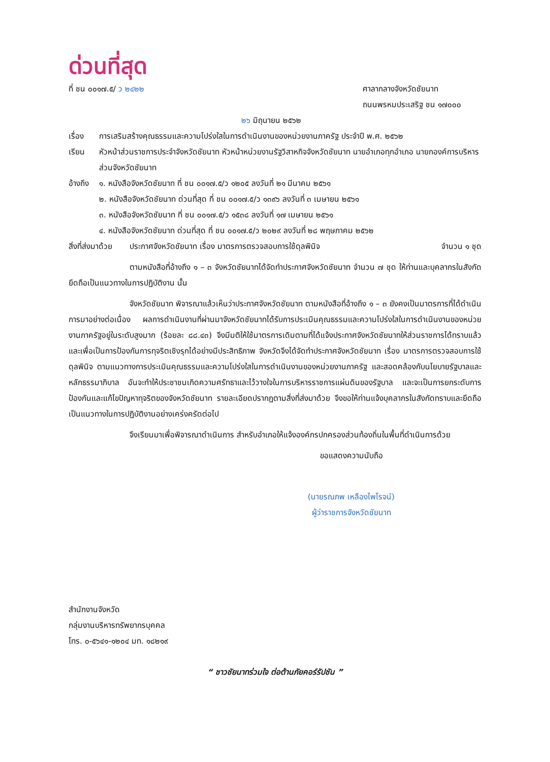ด่วนที่สุด
ที่ ชน ๐๐๑๗.๕/ ว ๒๔๒๒ ศาลากลางจังหวัดชัยนาท
ถนนพรหมประเสริฐ ชน ๑๗๐๐๐
๒๖ มิถุนายน ๒๕๖๒
เรื่อง การเสริมสร้างคุณธรรมและความโปร่งใสในการดำเนินงานของหน่วยงานภาครัฐ ประจำปี พ.ศ. ๒๕๖๒
เรียน หัวหน้าส่วนราชการประจำจังหวัดชัยนาท หัวหน้าหน่วยงานรัฐวิสาหกิจจังหวัดชัยนาท นายอำเภอทุกอำเภอ นายกองค์การบริหารส่วนจังหวัดชัยนาท
อ้างถึง
๑. หนังสือจังหวัดชัยนาท ที่ ชน ๐๐๑๗.๕/ว ๑๒๐๕ ลงวันที่ ๒๑ มีนาคม ๒๕๖๑
๒. หนังสือจังหวัดชัยนาท ด่วนที่สุด ที่ ชน ๐๐๑๗.๕/ว ๑๓๙๖ ลงวันที่ ๓ เมษายน ๒๕๖๑
๓. หนังสือจังหวัดชัยนาท ที่ ชน ๐๐๑๗.๕/ว ๑๕๓๘ ลงวันที่ ๑๗ เมษายน ๒๕๖๑
๔. หนังสือจังหวัดชัยนาท ด่วนที่สุด ที่ ชน ๐๐๑๗.๕/ว ๒๐๒๙ ลงวันที่ ๒๘ พฤษภาคม ๒๕๖๒
สิ่งที่ส่งมาด้วย
ประกาศจังหวัดชัยนาท เรื่อง มาตรการตรวจสอบการใช้ดุลพินิจ
จำนวน ๑ ชุด
ตามหนังสือที่อ้างถึง ๑ – ๓ จังหวัดชัยนาทได้จัดทำประกาศจังหวัดชัยนาท จำนวน ๗ ชุด ให้ท่านและบุคลากรในสังกัดยึดถือเป็นแนวทางในการปฏิบัติงาน นั้น
จังหวัดชัยนาท พิจารณาแล้วเห็นว่าประกาศจังหวัดชัยนาท ตามหนังสือที่อ้างถึง ๑ – ๓ ยังคงเป็นมาตรการที่ได้ดำเนินการมาอย่างต่อเนื่อง ผลการดำเนินงานที่ผ่านมาจังหวัดชัยนาทได้รับการประเมินคุณธรรมและความโปร่งใสในการดำเนินงานของหน่วยงานภาครัฐอยู่ในระดับสูงมาก (ร้อยละ ๘๘.๔๓) จึงมีมติให้ใช้มาตรการเดิมตามที่ได้แจ้งประกาศจังหวัดชัยนาทให้ส่วนราชการได้ทราบแล้ว และเพื่อเป็นการป้องกันการทุจริตเชิงรุกได้อย่างมีประสิทธิภาพ จังหวัดจึงได้จัดทำประกาศจังหวัดชัยนาท เรื่อง มาตรการตรวจสอบการใช้ดุลพินิจ ตามแนวทางการประเมินคุณธรรมและความโปร่งใสในการดำเนินงานของหน่วยงานภาครัฐ และสอดคล้องกับนโยบายรัฐบาลและหลักธรรมาภิบาล อันจะทำให้ประชาชนเกิดความศรัทธาและไว้วางใจในการบริหารราชการแผ่นดินของรัฐบาล และจะเป็นการยกระดับการป้องกันและแก้ไขปัญหาทุจริตของจังหวัดชัยนาท รายละเอียดปรากฏตามสิ่งที่ส่งมาด้วย จึงขอให้ท่านแจ้งบุคลากรในสังกัดทราบและยึดถือเป็นแนวทางในการปฏิบัติงานอย่างเคร่งครัดต่อไป
จึงเรียนมาเพื่อพิจารณาดำเนินการ สำหรับอำเภอให้แจ้งองค์กรปกครองส่วนท้องถิ่นในพื้นที่ดำเนินการด้วย
ขอแสดงความนับถือ
(นายรณภพ เหลืองไพโรจน์)
ผู้ว่าราชการจังหวัดชัยนาท
สำนักงานจังหวัด
กลุ่มงานบริหารทรัพยากรบุคคล
โทร. ๐-๕๖๔๑-๑๒๐๔ มท. ๑๘๒๑๙
“ ชาวชัยนาทร่วมใจ ต่อต้านภัยคอร์รัปชัน ”